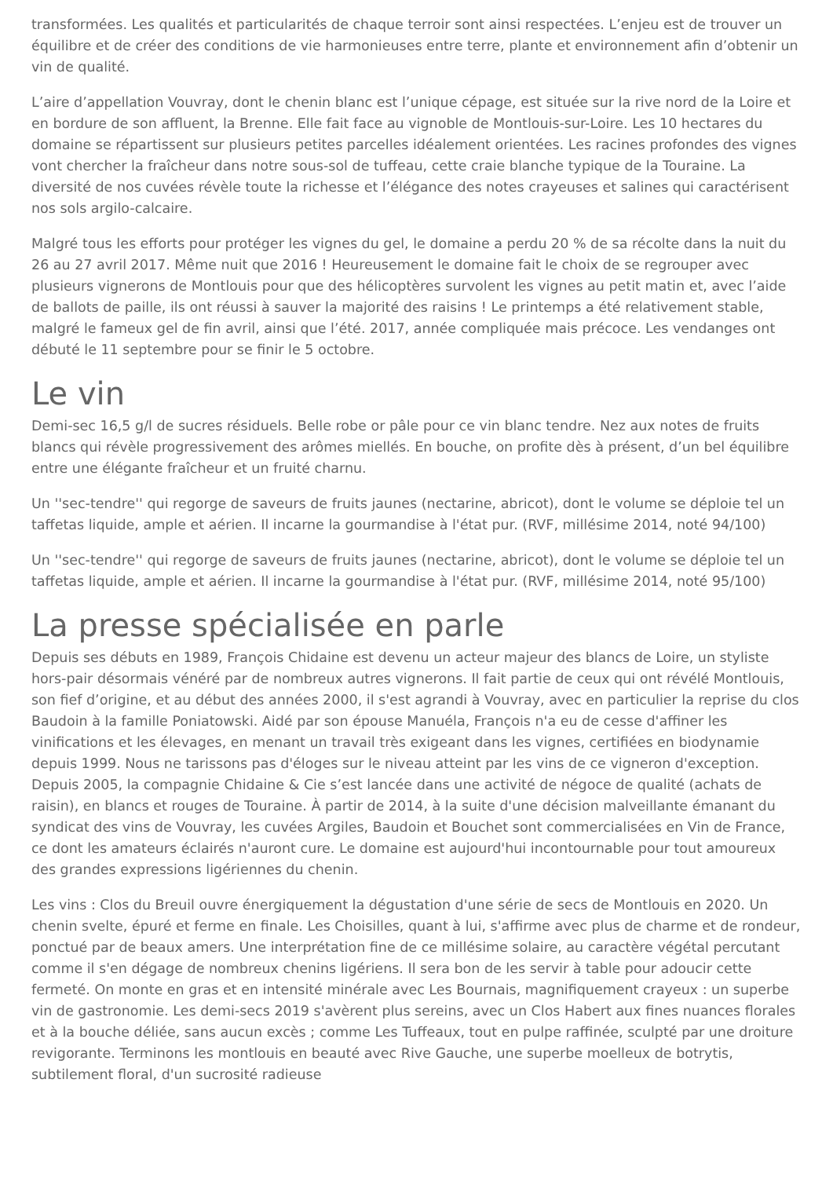transformées. Les qualités et particularités de chaque terroir sont ainsi respectées. L’enjeu est de trouver un équilibre et de créer des conditions de vie harmonieuses entre terre, plante et environnement afin d’obtenir un vin de qualité.
L’aire d’appellation Vouvray, dont le chenin blanc est l’unique cépage, est située sur la rive nord de la Loire et en bordure de son affluent, la Brenne. Elle fait face au vignoble de Montlouis-sur-Loire. Les 10 hectares du domaine se répartissent sur plusieurs petites parcelles idéalement orientées. Les racines profondes des vignes vont chercher la fraîcheur dans notre sous-sol de tuffeau, cette craie blanche typique de la Touraine. La diversité de nos cuvées révèle toute la richesse et l’élégance des notes crayeuses et salines qui caractérisent nos sols argilo-calcaire.
Malgré tous les efforts pour protéger les vignes du gel, le domaine a perdu 20 % de sa récolte dans la nuit du 26 au 27 avril 2017. Même nuit que 2016 ! Heureusement le domaine fait le choix de se regrouper avec plusieurs vignerons de Montlouis pour que des hélicoptères survolent les vignes au petit matin et, avec l’aide de ballots de paille, ils ont réussi à sauver la majorité des raisins ! Le printemps a été relativement stable, malgré le fameux gel de fin avril, ainsi que l’été. 2017, année compliquée mais précoce. Les vendanges ont débuté le 11 septembre pour se finir le 5 octobre.
Le vin
Demi-sec 16,5 g/l de sucres résiduels. Belle robe or pâle pour ce vin blanc tendre. Nez aux notes de fruits blancs qui révèle progressivement des arômes miellés. En bouche, on profite dès à présent, d’un bel équilibre entre une élégante fraîcheur et un fruité charnu.
Un ''sec-tendre'' qui regorge de saveurs de fruits jaunes (nectarine, abricot), dont le volume se déploie tel un taffetas liquide, ample et aérien. Il incarne la gourmandise à l'état pur. (RVF, millésime 2014, noté 94/100)
Un ''sec-tendre'' qui regorge de saveurs de fruits jaunes (nectarine, abricot), dont le volume se déploie tel un taffetas liquide, ample et aérien. Il incarne la gourmandise à l'état pur. (RVF, millésime 2014, noté 95/100)
La presse spécialisée en parle
Depuis ses débuts en 1989, François Chidaine est devenu un acteur majeur des blancs de Loire, un styliste hors-pair désormais vénéré par de nombreux autres vignerons. Il fait partie de ceux qui ont révélé Montlouis, son fief d’origine, et au début des années 2000, il s'est agrandi à Vouvray, avec en particulier la reprise du clos Baudoin à la famille Poniatowski. Aidé par son épouse Manuéla, François n'a eu de cesse d'affiner les vinifications et les élevages, en menant un travail très exigeant dans les vignes, certifiées en biodynamie depuis 1999. Nous ne tarissons pas d'éloges sur le niveau atteint par les vins de ce vigneron d'exception. Depuis 2005, la compagnie Chidaine & Cie s’est lancée dans une activité de négoce de qualité (achats de raisin), en blancs et rouges de Touraine. À partir de 2014, à la suite d'une décision malveillante émanant du syndicat des vins de Vouvray, les cuvées Argiles, Baudoin et Bouchet sont commercialisées en Vin de France, ce dont les amateurs éclairés n'auront cure. Le domaine est aujourd'hui incontournable pour tout amoureux des grandes expressions ligériennes du chenin.
Les vins : Clos du Breuil ouvre énergiquement la dégustation d'une série de secs de Montlouis en 2020. Un chenin svelte, épuré et ferme en finale. Les Choisilles, quant à lui, s'affirme avec plus de charme et de rondeur, ponctué par de beaux amers. Une interprétation fine de ce millésime solaire, au caractère végétal percutant comme il s'en dégage de nombreux chenins ligériens. Il sera bon de les servir à table pour adoucir cette fermeté. On monte en gras et en intensité minérale avec Les Bournais, magnifiquement crayeux : un superbe vin de gastronomie. Les demi-secs 2019 s'avèrent plus sereins, avec un Clos Habert aux fines nuances florales et à la bouche déliée, sans aucun excès ; comme Les Tuffeaux, tout en pulpe raffinée, sculpté par une droiture revigorante. Terminons les montlouis en beauté avec Rive Gauche, une superbe moelleux de botrytis, subtilement floral, d'un sucrosité radieuse